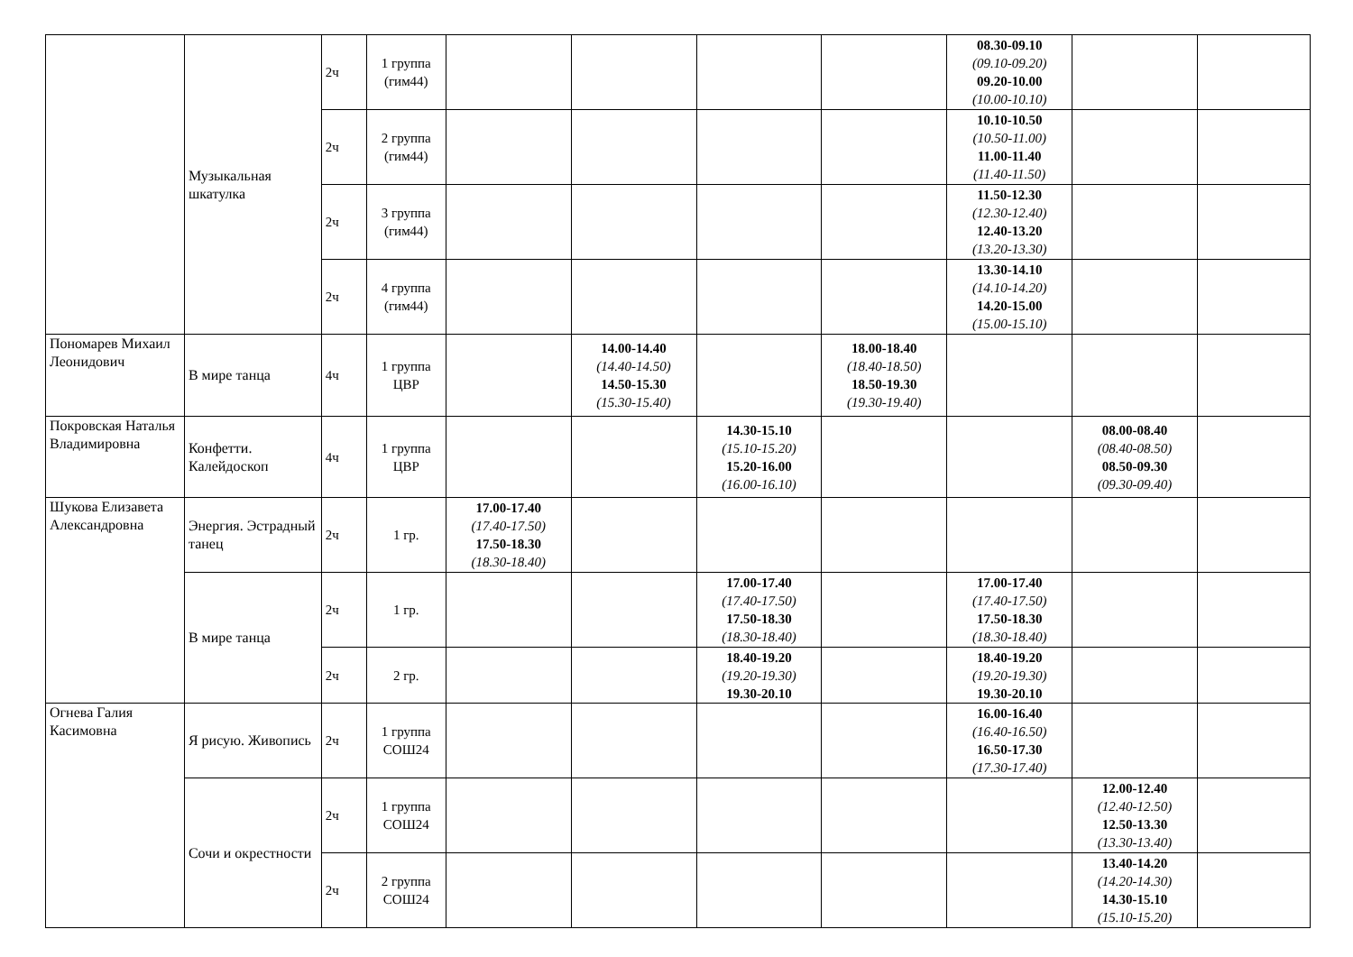| | Музыкальная шкатулка | 2ч | 1 группа (гим44) | | | | | 08.30-09.10 (09.10-09.20) 09.20-10.00 (10.00-10.10) | | |
| | | 2ч | 2 группа (гим44) | | | | | 10.10-10.50 (10.50-11.00) 11.00-11.40 (11.40-11.50) | | |
| | | 2ч | 3 группа (гим44) | | | | | 11.50-12.30 (12.30-12.40) 12.40-13.20 (13.20-13.30) | | |
| | | 2ч | 4 группа (гим44) | | | | | 13.30-14.10 (14.10-14.20) 14.20-15.00 (15.00-15.10) | | |
| Пономарев Михаил Леонидович | В мире танца | 4ч | 1 группа ЦВР | | 14.00-14.40 (14.40-14.50) 14.50-15.30 (15.30-15.40) | | 18.00-18.40 (18.40-18.50) 18.50-19.30 (19.30-19.40) | | | |
| Покровская Наталья Владимировна | Конфетти. Калейдоскоп | 4ч | 1 группа ЦВР | | | 14.30-15.10 (15.10-15.20) 15.20-16.00 (16.00-16.10) | | | 08.00-08.40 (08.40-08.50) 08.50-09.30 (09.30-09.40) | |
| Шукова Елизавета Александровна | Энергия. Эстрадный танец | 2ч | 1 гр. | 17.00-17.40 (17.40-17.50) 17.50-18.30 (18.30-18.40) | | | | | | |
| | В мире танца | 2ч | 1 гр. | | | 17.00-17.40 (17.40-17.50) 17.50-18.30 (18.30-18.40) | | 17.00-17.40 (17.40-17.50) 17.50-18.30 (18.30-18.40) | | |
| | | 2ч | 2 гр. | | | 18.40-19.20 (19.20-19.30) 19.30-20.10 | | 18.40-19.20 (19.20-19.30) 19.30-20.10 | | |
| Огнева Галия Касимовна | Я рисую. Живопись | 2ч | 1 группа СОШ24 | | | | | 16.00-16.40 (16.40-16.50) 16.50-17.30 (17.30-17.40) | | |
| | Сочи и окрестности | 2ч | 1 группа СОШ24 | | | | | | 12.00-12.40 (12.40-12.50) 12.50-13.30 (13.30-13.40) | |
| | | 2ч | 2 группа СОШ24 | | | | | | 13.40-14.20 (14.20-14.30) 14.30-15.10 (15.10-15.20) | |